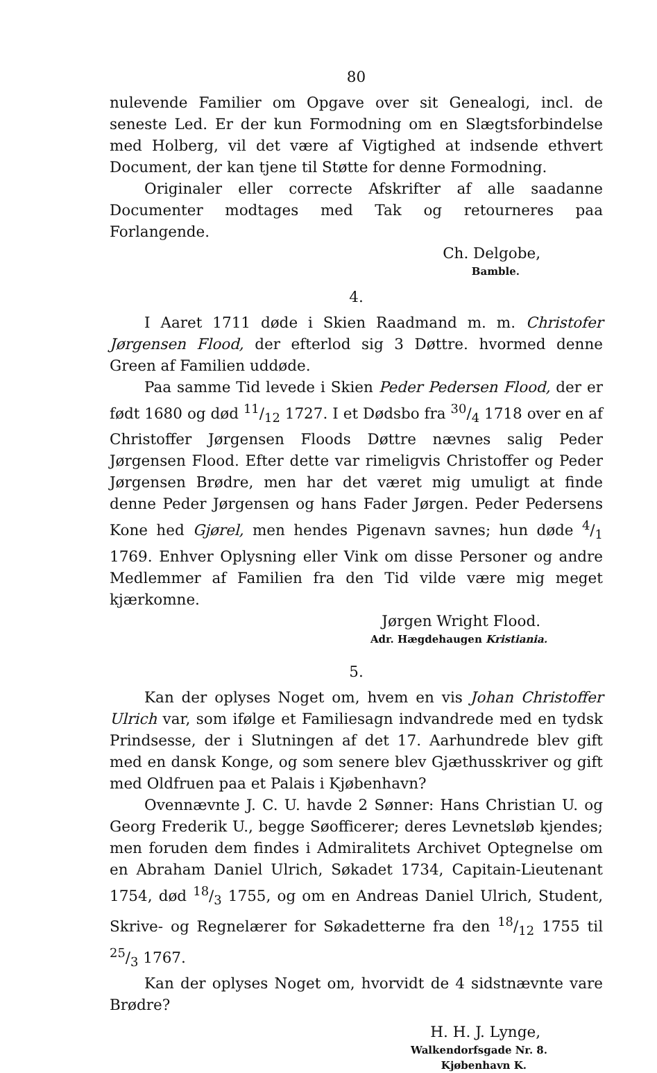80
nulevende Familier om Opgave over sit Genealogi, incl. de seneste Led. Er der kun Formodning om en Slægtsforbindelse med Holberg, vil det være af Vigtighed at indsende ethvert Document, der kan tjene til Støtte for denne Formodning.
Originaler eller correcte Afskrifter af alle saadanne Documenter modtages med Tak og retourneres paa Forlangende.
Ch. Delgobe,
Bamble.
4.
I Aaret 1711 døde i Skien Raadmand m. m. Christofer Jørgensen Flood, der efterlod sig 3 Døttre. hvormed denne Green af Familien uddøde.
Paa samme Tid levede i Skien Peder Pedersen Flood, der er født 1680 og død 11/12 1727. I et Dødsbo fra 30/4 1718 over en af Christoffer Jørgensen Floods Døttre nævnes salig Peder Jørgensen Flood. Efter dette var rimeligvis Christoffer og Peder Jørgensen Brødre, men har det været mig umuligt at finde denne Peder Jørgensen og hans Fader Jørgen. Peder Pedersens Kone hed Gjørel, men hendes Pigenavn savnes; hun døde 4/1 1769. Enhver Oplysning eller Vink om disse Personer og andre Medlemmer af Familien fra den Tid vilde være mig meget kjærkomne.
Jørgen Wright Flood.
Adr. Hægdehaugen Kristiania.
5.
Kan der oplyses Noget om, hvem en vis Johan Christoffer Ulrich var, som ifølge et Familiesagn indvandrede med en tydsk Prindsesse, der i Slutningen af det 17. Aarhundrede blev gift med en dansk Konge, og som senere blev Gjæthusskriver og gift med Oldfruen paa et Palais i Kjøbenhavn?
Ovennævnte J. C. U. havde 2 Sønner: Hans Christian U. og Georg Frederik U., begge Søofficerer; deres Levnetsløb kjendes; men foruden dem findes i Admiralitets Archivet Optegnelse om en Abraham Daniel Ulrich, Søkadet 1734, Capitain-Lieutenant 1754, død 18/3 1755, og om en Andreas Daniel Ulrich, Student, Skrive- og Regnelærer for Søkadetterne fra den 18/12 1755 til 25/3 1767.
Kan der oplyses Noget om, hvorvidt de 4 sidstnævnte vare Brødre?
H. H. J. Lynge,
Walkendorfsgade Nr. 8.
Kjøbenhavn K.